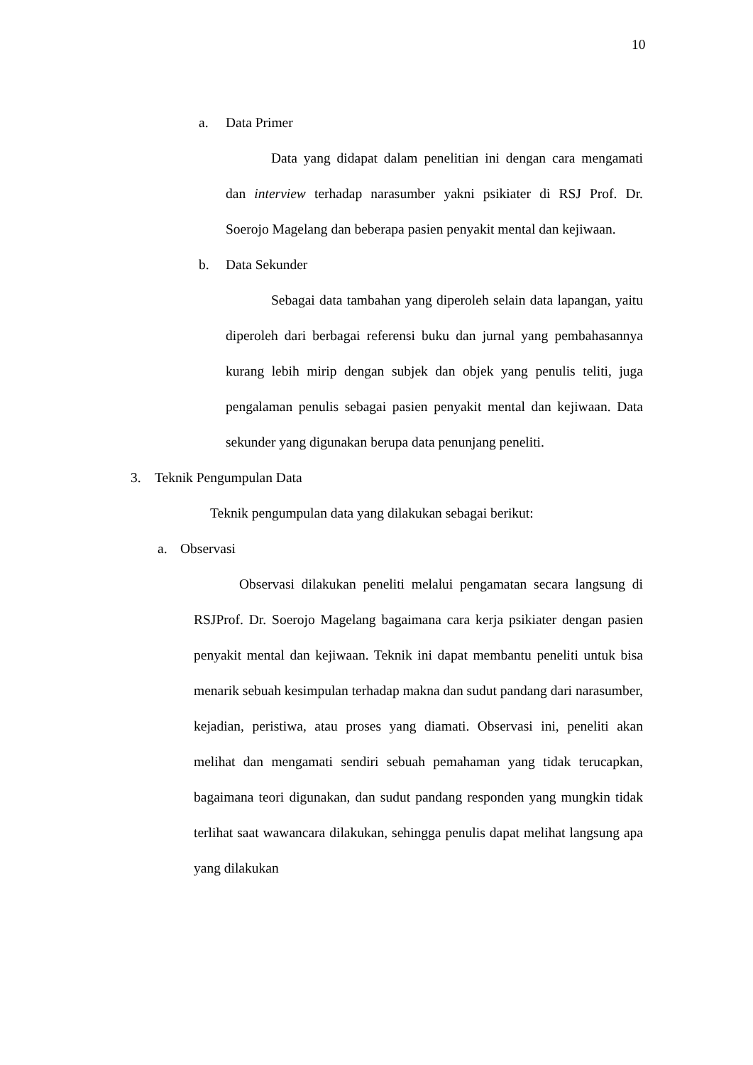10
a. Data Primer
Data yang didapat dalam penelitian ini dengan cara mengamati dan interview terhadap narasumber yakni psikiater di RSJ Prof. Dr. Soerojo Magelang dan beberapa pasien penyakit mental dan kejiwaan.
b. Data Sekunder
Sebagai data tambahan yang diperoleh selain data lapangan, yaitu diperoleh dari berbagai referensi buku dan jurnal yang pembahasannya kurang lebih mirip dengan subjek dan objek yang penulis teliti, juga pengalaman penulis sebagai pasien penyakit mental dan kejiwaan. Data sekunder yang digunakan berupa data penunjang peneliti.
3. Teknik Pengumpulan Data
Teknik pengumpulan data yang dilakukan sebagai berikut:
a. Observasi
Observasi dilakukan peneliti melalui pengamatan secara langsung di RSJProf. Dr. Soerojo Magelang bagaimana cara kerja psikiater dengan pasien penyakit mental dan kejiwaan. Teknik ini dapat membantu peneliti untuk bisa menarik sebuah kesimpulan terhadap makna dan sudut pandang dari narasumber, kejadian, peristiwa, atau proses yang diamati. Observasi ini, peneliti akan melihat dan mengamati sendiri sebuah pemahaman yang tidak terucapkan, bagaimana teori digunakan, dan sudut pandang responden yang mungkin tidak terlihat saat wawancara dilakukan, sehingga penulis dapat melihat langsung apa yang dilakukan